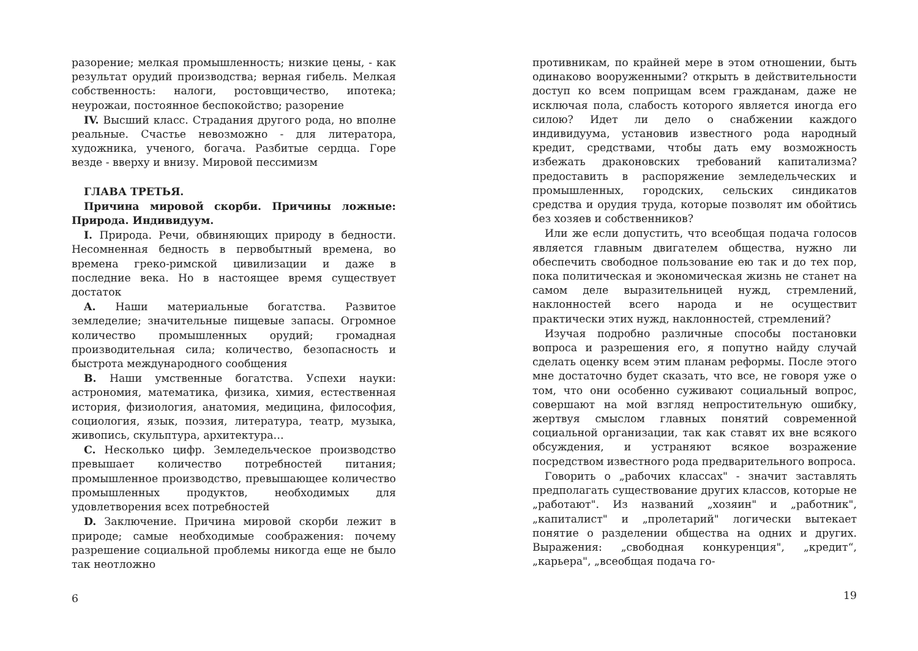разорение; мелкая промышленность; низкие цены, - как результат орудий производства; верная гибель. Мелкая собственность: налоги, ростовщичество, ипотека; неурожаи, постоянное беспокойствo; разорение
IV. Высший класс. Страдания другого рода, но вполне реальные. Счастье невозможно - для литератора, художника, ученого, богача. Разбитые сердца. Горе везде - вверху и внизу. Мировой пессимизм
ГЛАВА ТРЕТЬЯ.
Причина мировой скорби. Причины ложные: Природа. Индивидуум.
I. Природа. Речи, обвиняющих природу в бедности. Несомненная бедность в первобытный времена, во времена греко-римской цивилизации и даже в последние века. Но в настоящее время существует достаток
A. Наши материальные богатства. Развитое земледелие; значительные пищевые запасы. Огромное количество промышленных орудий; громадная производительная сила; количество, безопасность и быстрота международного сообщения
B. Наши умственные богатства. Успехи науки: астрономия, математика, физика, химия, естественная история, физиология, анатомия, медицина, философия, социология, язык, поэзия, литература, театр, музыка, живопись, скульптура, архитектура…
C. Несколько цифр. Земледельческое производство превышает количество потребностей питания; промышленное производство, превышающее количество промышленных продуктов, необходимых для удовлетворения всех потребностей
D. Заключение. Причина мировой скорби лежит в природе; самые необходимые соображения: почему разрешение социальной проблемы никогда еще не было так неотложно
6
противникам, по крайней мере в этом отношении, быть одинаково вооруженными? открыть в действительности доступ ко всем поприщам всем гражданам, даже не исключая пола, слабость которого является иногда его силою? Идет ли дело о снабжении каждого индивидуума, установив известного рода народный кредит, средствами, чтобы дать ему возможность избежать драконовских требований капитализма? предоставить в распоряжение земледельческих и промышленных, городских, сельских синдикатов средства и орудия труда, которые позволят им обойтись без хозяев и собственников?
Или же если допустить, что всеобщая подача голосов является главным двигателем общества, нужно ли обеспечить свободное пользование ею так и до тех пор, пока политическая и экономическая жизнь не станет на самом деле выразительницей нужд, стремлений, наклонностей всего народа и не осуществит практически этих нужд, наклонностей, стремлений?
Изучая подробно различные способы постановки вопроса и разрешения его, я попутно найду случай сделать оценку всем этим планам реформы. После этого мне достаточно будет сказать, что все, не говоря уже о том, что они особенно суживают социальный вопрос, совершают на мой взгляд непростительную ошибку, жертвуя смыслом главных понятий современной социальной организации, так как ставят их вне всякого обсуждения, и устраняют всякое возражение посредством известного рода предварительного вопроса.
Говорить о „рабочих классах" - значит заставлять предполагать существование других классов, которые не „работают". Из названий „хозяин" и „работник", „капиталист" и „пролетарий" логически вытекает понятие о разделении общества на одних и других. Выражения: „свободная конкуренция", „кредит“, „карьера", „всеобщая подача го-
19